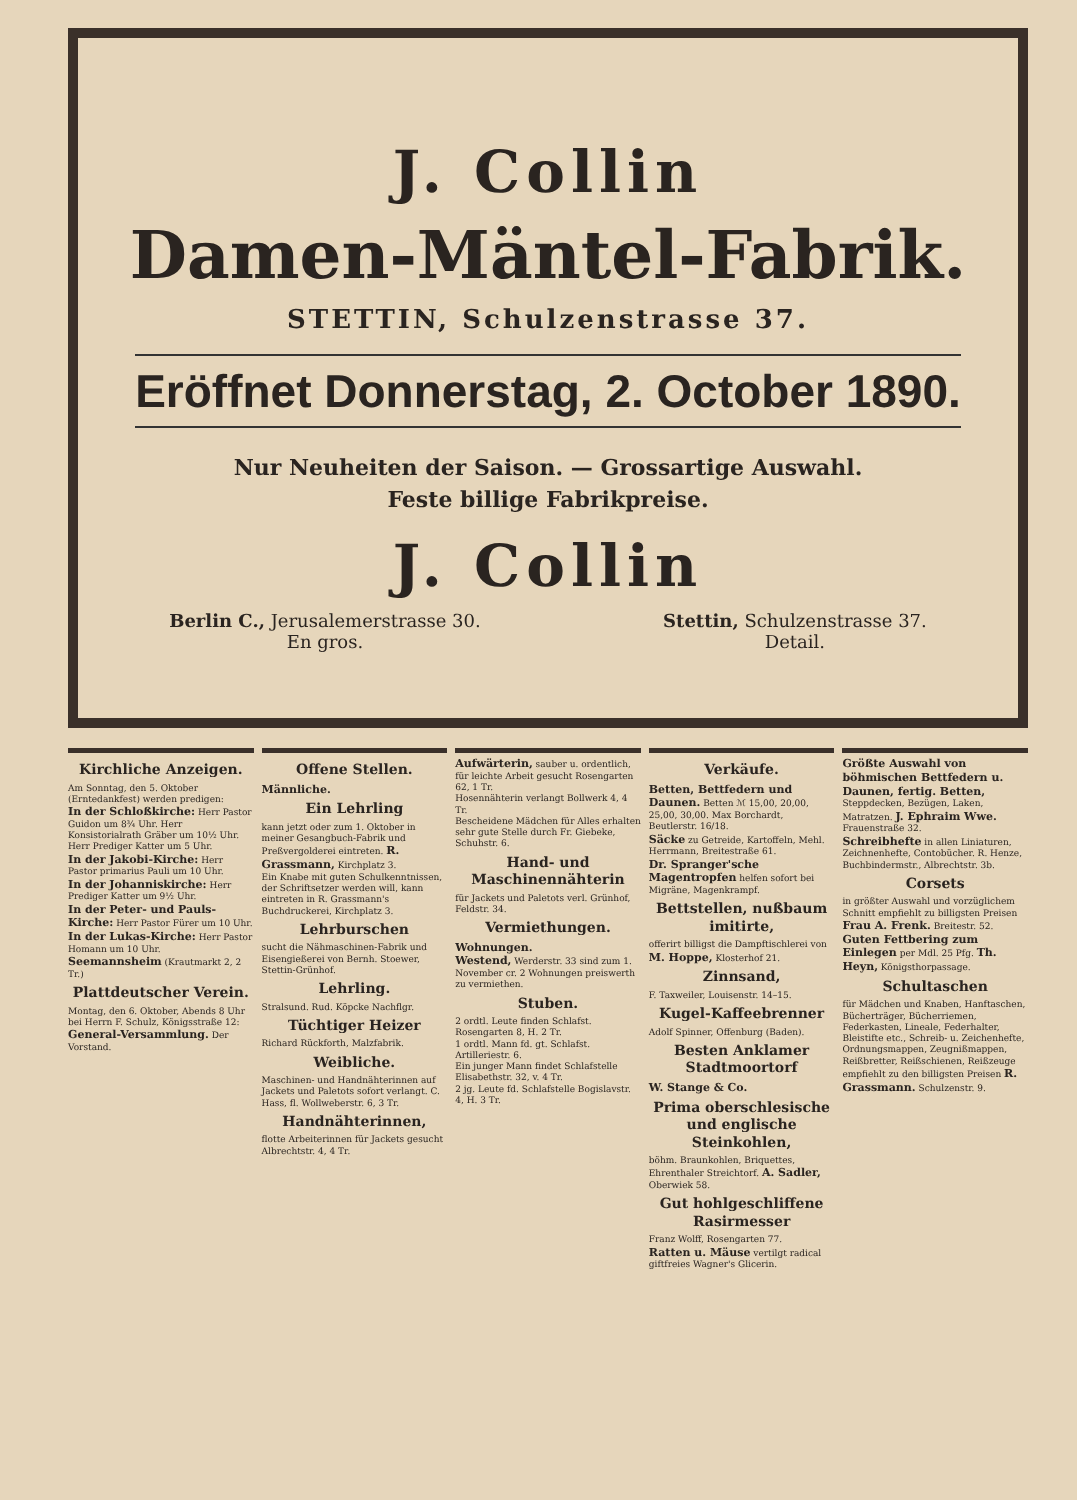J. Collin
Damen-Mäntel-Fabrik.
STETTIN, Schulzenstrasse 37.
Eröffnet Donnerstag, 2. October 1890.
Nur Neuheiten der Saison. — Grossartige Auswahl.
Feste billige Fabrikpreise.
J. Collin
Berlin C., Jerusalemerstrasse 30.
En gros.
Stettin, Schulzenstrasse 37.
Detail.
Kirchliche Anzeigen.
Am Sonntag, den 5. Oktober (Erntedankfest) werden predigen:
In der Schloßkirche: Herr Pastor Guidon um 8¾ Uhr. Herr Konsistorialrath Gräber um 10½ Uhr. Herr Prediger Katter um 5 Uhr.
In der Jakobi-Kirche: Herr Pastor primarius Pauli um 10 Uhr.
In der Johanniskirche: Herr Prediger Katter um 9½ Uhr.
In der Peter- und Pauls-Kirche: Herr Pastor Fürer um 10 Uhr.
In der Lukas-Kirche: Herr Pastor Homann um 10 Uhr.
Seemannsheim (Krautmarkt 2, 2 Tr.)
Plattdeutscher Verein.
Montag, den 6. Oktober, Abends 8 Uhr bei Herrn F. Schulz, Königsstraße 12: General-Versammlung. Der Vorstand.
Offene Stellen.
Männliche.
Ein Lehrling
kann jetzt oder zum 1. Oktober in meiner Gesangbuch-Fabrik und Preßvergolderei eintreten. R. Grassmann, Kirchplatz 3.
Ein Knabe mit guten Schulkenntnissen, der Schriftsetzer werden will, kann eintreten in R. Grassmann's Buchdruckerei, Kirchplatz 3.
Lehrburschen
sucht die Nähmaschinen-Fabrik und Eisengießerei von Bernh. Stoewer, Stettin-Grünhof.
Lehrling.
Stralsund. Rud. Köpcke Nachflgr.
Tüchtiger Heizer
Richard Rückforth, Malzfabrik.
Weibliche.
Maschinen- und Handnähterinnen auf Jackets und Paletots sofort verlangt. C. Hass, fl. Wollweberstr. 6, 3 Tr.
Handnähterinnen,
flotte Arbeiterinnen für Jackets gesucht Albrechtstr. 4, 4 Tr.
Aufwärterin, sauber u. ordentlich, für leichte Arbeit gesucht Rosengarten 62, 1 Tr.
Hosennähterin verlangt Bollwerk 4, 4 Tr.
Bescheidene Mädchen für Alles erhalten sehr gute Stelle durch Fr. Giebeke, Schuhstr. 6.
Hand- und Maschinennähterin
für Jackets und Paletots verl. Grünhof, Feldstr. 34.
Vermiethungen.
Wohnungen.
Westend, Werderstr. 33 sind zum 1. November cr. 2 Wohnungen preiswerth zu vermiethen.
Stuben.
2 ordtl. Leute finden Schlafst. Rosengarten 8, H. 2 Tr.
1 ordtl. Mann fd. gt. Schlafst. Artilleriestr. 6.
Ein junger Mann findet Schlafstelle Elisabethstr. 32, v. 4 Tr.
2 jg. Leute fd. Schlafstelle Bogislavstr. 4, H. 3 Tr.
Verkäufe.
Betten, Bettfedern und Daunen. Betten ℳ 15,00, 20,00, 25,00, 30,00. Max Borchardt, Beutlerstr. 16/18.
Säcke zu Getreide, Kartoffeln, Mehl. Herrmann, Breitestraße 61.
Dr. Spranger'sche Magentropfen helfen sofort bei Migräne, Magenkrampf.
Bettstellen, nußbaum imitirte,
offerirt billigst die Dampftischlerei von M. Hoppe, Klosterhof 21.
Zinnsand,
F. Taxweiler, Louisenstr. 14–15.
Kugel-Kaffeebrenner
Adolf Spinner, Offenburg (Baden).
Besten Anklamer Stadtmoortorf
W. Stange & Co.
Prima oberschlesische und englische Steinkohlen,
böhm. Braunkohlen, Briquettes, Ehrenthaler Streichtorf. A. Sadler, Oberwiek 58.
Gut hohlgeschliffene Rasirmesser
Franz Wolff, Rosengarten 77.
Ratten u. Mäuse vertilgt radical giftfreies Wagner's Glicerin.
Größte Auswahl von böhmischen Bettfedern u. Daunen, fertig. Betten, Steppdecken, Bezügen, Laken, Matratzen. J. Ephraim Wwe. Frauenstraße 32.
Schreibhefte in allen Liniaturen, Zeichnenhefte, Contobücher. R. Henze, Buchbindermstr., Albrechtstr. 3b.
Corsets
in größter Auswahl und vorzüglichem Schnitt empfiehlt zu billigsten Preisen Frau A. Frenk. Breitestr. 52.
Guten Fettbering zum Einlegen per Mdl. 25 Pfg. Th. Heyn, Königsthorpassage.
Schultaschen
für Mädchen und Knaben, Hanftaschen, Bücherträger, Bücherriemen, Federkasten, Lineale, Federhalter, Bleistifte etc., Schreib- u. Zeichenhefte, Ordnungsmappen, Zeugnißmappen, Reißbretter, Reißschienen, Reißzeuge empfiehlt zu den billigsten Preisen R. Grassmann. Schulzenstr. 9.